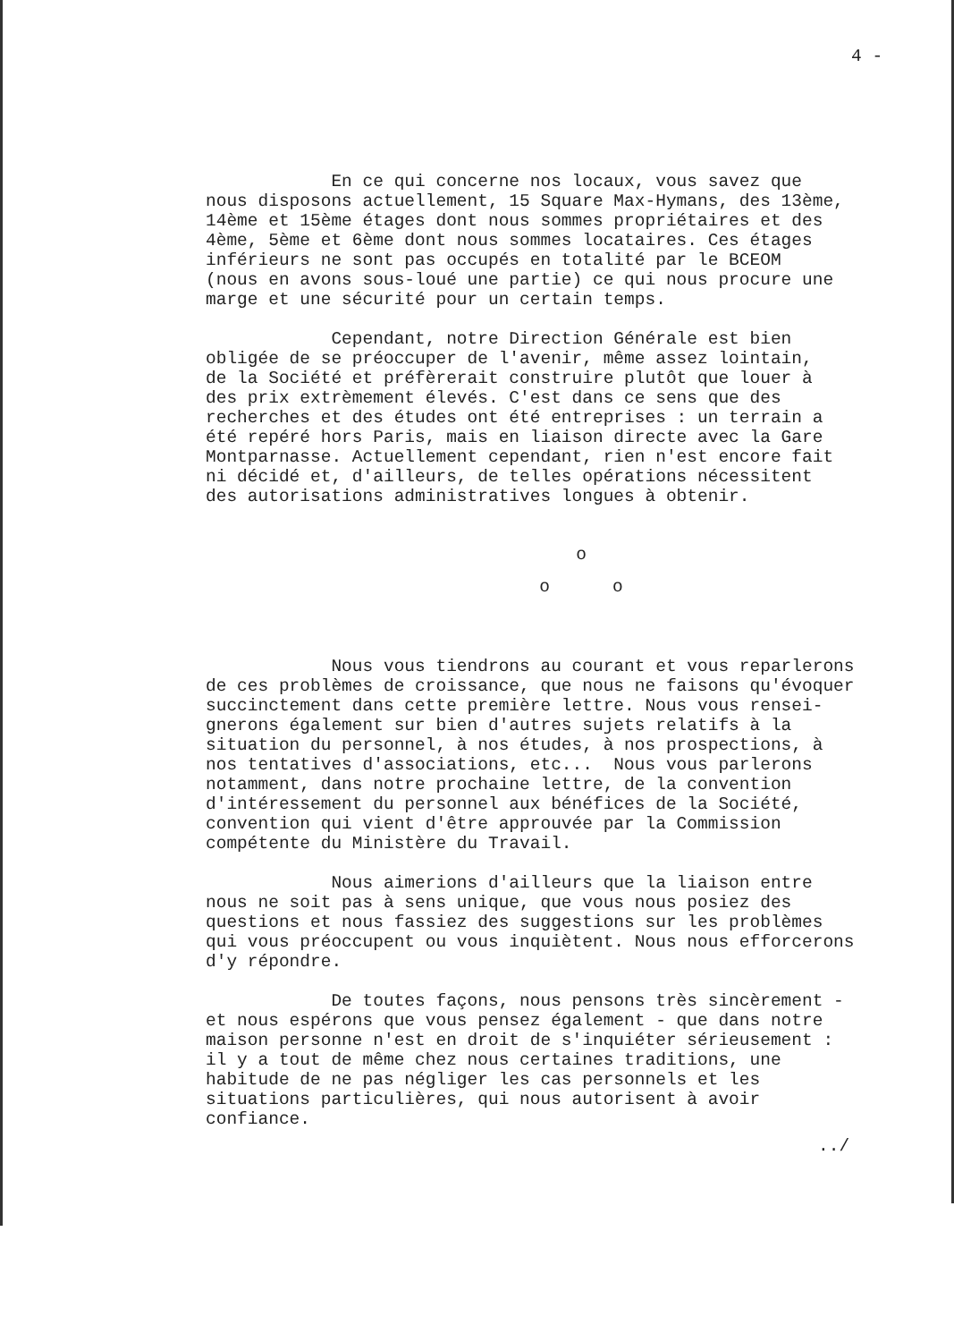4 -
En ce qui concerne nos locaux, vous savez que nous disposons actuellement, 15 Square Max-Hymans, des 13ème, 14ème et 15ème étages dont nous sommes propriétaires et des 4ème, 5ème et 6ème dont nous sommes locataires. Ces étages inférieurs ne sont pas occupés en totalité par le BCEOM (nous en avons sous-loué une partie) ce qui nous procure une marge et une sécurité pour un certain temps.
Cependant, notre Direction Générale est bien obligée de se préoccuper de l'avenir, même assez lointain, de la Société et préfèrerait construire plutôt que louer à des prix extrèmement élevés. C'est dans ce sens que des recherches et des études ont été entreprises : un terrain a été repéré hors Paris, mais en liaison directe avec la Gare Montparnasse. Actuellement cependant, rien n'est encore fait ni décidé et, d'ailleurs, de telles opérations nécessitent des autorisations administratives longues à obtenir.
o
o o
Nous vous tiendrons au courant et vous reparlerons de ces problèmes de croissance, que nous ne faisons qu'évoquer succinctement dans cette première lettre. Nous vous rensei- gnerons également sur bien d'autres sujets relatifs à la situation du personnel, à nos études, à nos prospections, à nos tentatives d'associations, etc... Nous vous parlerons notamment, dans notre prochaine lettre, de la convention d'intéressement du personnel aux bénéfices de la Société, convention qui vient d'être approuvée par la Commission compétente du Ministère du Travail.
Nous aimerions d'ailleurs que la liaison entre nous ne soit pas à sens unique, que vous nous posiez des questions et nous fassiez des suggestions sur les problèmes qui vous préoccupent ou vous inquiètent. Nous nous efforcerons d'y répondre.
De toutes façons, nous pensons très sincèrement - et nous espérons que vous pensez également - que dans notre maison personne n'est en droit de s'inquiéter sérieusement : il y a tout de même chez nous certaines traditions, une habitude de ne pas négliger les cas personnels et les situations particulières, qui nous autorisent à avoir confiance.
../